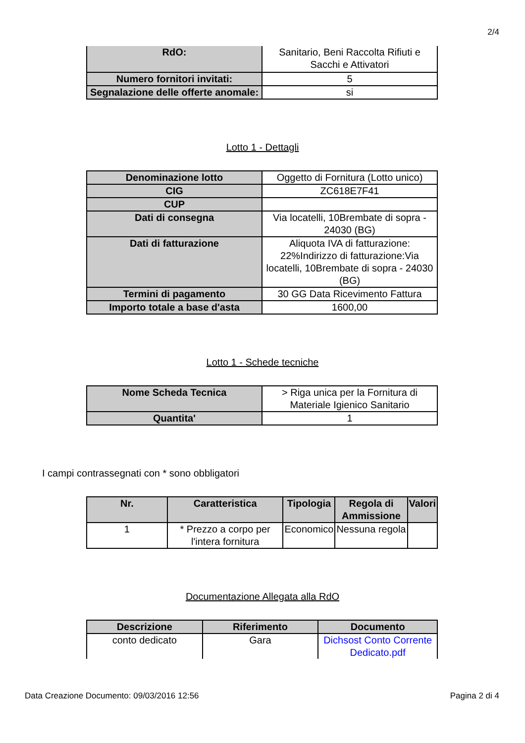2/4
| RdO: | Sanitario, Beni Raccolta Rifiuti e Sacchi e Attivatori |
| Numero fornitori invitati: | 5 |
| Segnalazione delle offerte anomale: | si |
Lotto 1 - Dettagli
| Denominazione lotto | Oggetto di Fornitura (Lotto unico) |
| CIG | ZC618E7F41 |
| CUP | |
| Dati di consegna | Via locatelli, 10Brembate di sopra - 24030 (BG) |
| Dati di fatturazione | Aliquota IVA di fatturazione: 22%Indirizzo di fatturazione:Via locatelli, 10Brembate di sopra - 24030 (BG) |
| Termini di pagamento | 30 GG Data Ricevimento Fattura |
| Importo totale a base d'asta | 1600,00 |
Lotto 1 - Schede tecniche
| Nome Scheda Tecnica | > Riga unica per la Fornitura di Materiale Igienico Sanitario |
| Quantita' | 1 |
I campi contrassegnati con * sono obbligatori
| Nr. | Caratteristica | Tipologia | Regola di Ammissione | Valori |
| --- | --- | --- | --- | --- |
| 1 | * Prezzo a corpo per l'intera fornitura | Economico | Nessuna regola | |
Documentazione Allegata alla RdO
| Descrizione | Riferimento | Documento |
| --- | --- | --- |
| conto dedicato | Gara | Dichsost Conto Corrente Dedicato.pdf |
Data Creazione Documento: 09/03/2016 12:56 Pagina 2 di 4